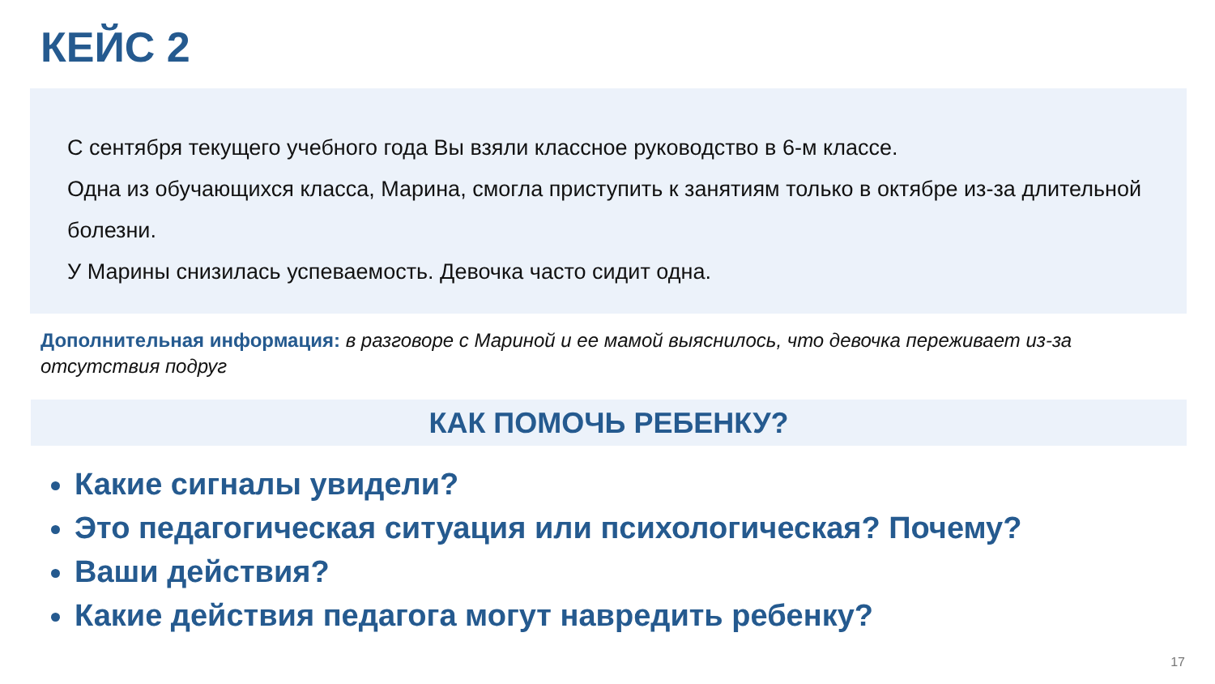КЕЙС 2
С сентября текущего учебного года Вы взяли классное руководство в 6-м классе.
Одна из обучающихся класса, Марина, смогла приступить к занятиям только в октябре из-за длительной болезни.
У Марины снизилась успеваемость. Девочка часто сидит одна.
Дополнительная информация: в разговоре с Мариной и ее мамой выяснилось, что девочка переживает из-за отсутствия подруг
КАК ПОМОЧЬ РЕБЕНКУ?
Какие сигналы увидели?
Это педагогическая ситуация или психологическая? Почему?
Ваши действия?
Какие действия педагога могут навредить ребенку?
17